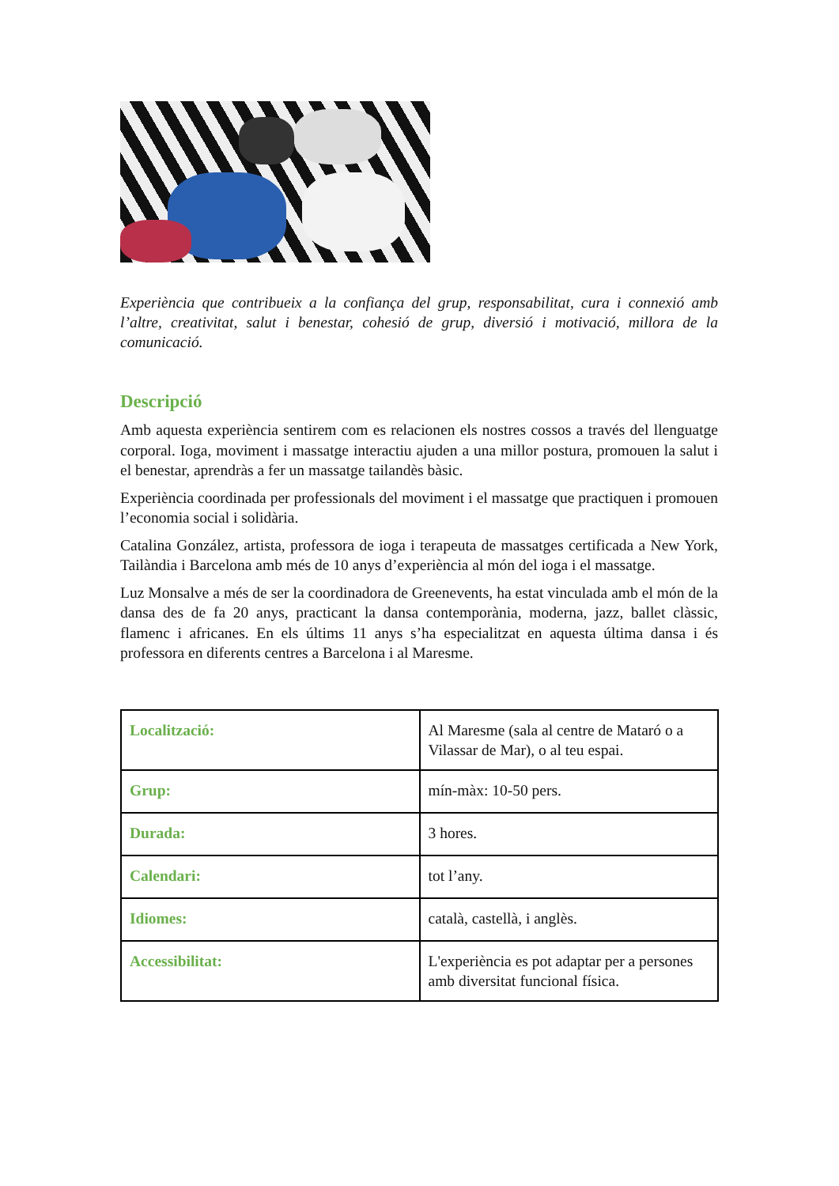Experiència que contribueix a la confiança del grup, responsabilitat, cura i connexió amb l’altre, creativitat, salut i benestar, cohesió de grup, diversió i motivació, millora de la comunicació.
Descripció
Amb aquesta experiència sentirem com es relacionen els nostres cossos a través del llenguatge corporal. Ioga, moviment i massatge interactiu ajuden a una millor postura, promouen la salut i el benestar, aprendràs a fer un massatge tailandès bàsic.
Experiència coordinada per professionals del moviment i el massatge que practiquen i promouen l’economia social i solidària.
Catalina González, artista, professora de ioga i terapeuta de massatges certificada a New York, Tailàndia i Barcelona amb més de 10 anys d’experiència al món del ioga i el massatge.
Luz Monsalve a més de ser la coordinadora de Greenevents, ha estat vinculada amb el món de la dansa des de fa 20 anys, practicant la dansa contemporània, moderna, jazz, ballet clàssic, flamenc i africanes. En els últims 11 anys s’ha especialitzat en aquesta última dansa i és professora en diferents centres a Barcelona i al Maresme.
| Localització: | Al Maresme (sala al centre de Mataró o a Vilassar de Mar), o al teu espai. |
| Grup: | mín-màx: 10-50 pers. |
| Durada: | 3 hores. |
| Calendari: | tot l’any. |
| Idiomes: | català, castellà, i anglès. |
| Accessibilitat: | L'experiència es pot adaptar per a persones amb diversitat funcional física. |